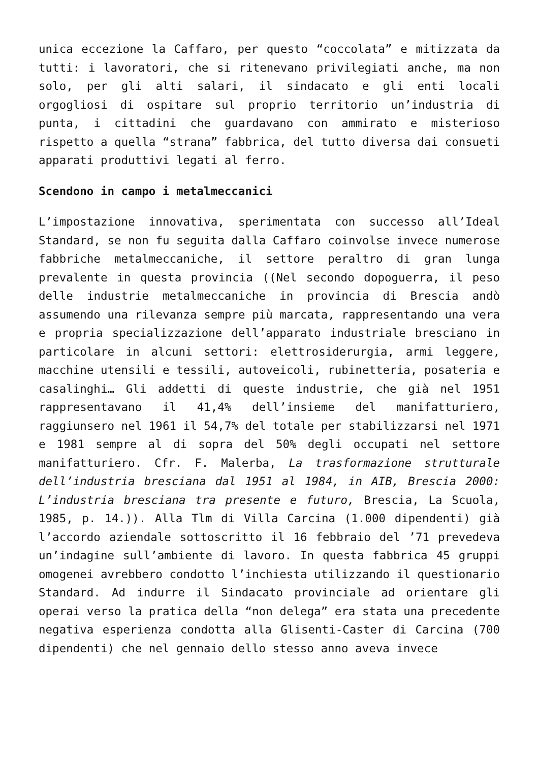unica eccezione la Caffaro, per questo “coccolata” e mitizzata da tutti: i lavoratori, che si ritenevano privilegiati anche, ma non solo, per gli alti salari, il sindacato e gli enti locali orgogliosi di ospitare sul proprio territorio un’industria di punta, i cittadini che guardavano con ammirato e misterioso rispetto a quella “strana” fabbrica, del tutto diversa dai consueti apparati produttivi legati al ferro.
Scendono in campo i metalmeccanici
L’impostazione innovativa, sperimentata con successo all’Ideal Standard, se non fu seguita dalla Caffaro coinvolse invece numerose fabbriche metalmeccaniche, il settore peraltro di gran lunga prevalente in questa provincia ((Nel secondo dopoguerra, il peso delle industrie metalmeccaniche in provincia di Brescia andò assumendo una rilevanza sempre più marcata, rappresentando una vera e propria specializzazione dell’apparato industriale bresciano in particolare in alcuni settori: elettrosiderurgia, armi leggere, macchine utensili e tessili, autoveicoli, rubinetteria, posateria e casalinghi… Gli addetti di queste industrie, che già nel 1951 rappresentavano il 41,4% dell’insieme del manifatturiero, raggiunsero nel 1961 il 54,7% del totale per stabilizzarsi nel 1971 e 1981 sempre al di sopra del 50% degli occupati nel settore manifatturiero. Cfr. F. Malerba, La trasformazione strutturale dell’industria bresciana dal 1951 al 1984, in AIB, Brescia 2000: L’industria bresciana tra presente e futuro, Brescia, La Scuola, 1985, p. 14.)). Alla Tlm di Villa Carcina (1.000 dipendenti) già l’accordo aziendale sottoscritto il 16 febbraio del ’71 prevedeva un’indagine sull’ambiente di lavoro. In questa fabbrica 45 gruppi omogenei avrebbero condotto l’inchiesta utilizzando il questionario Standard. Ad indurre il Sindacato provinciale ad orientare gli operai verso la pratica della “non delega” era stata una precedente negativa esperienza condotta alla Glisenti-Caster di Carcina (700 dipendenti) che nel gennaio dello stesso anno aveva invece